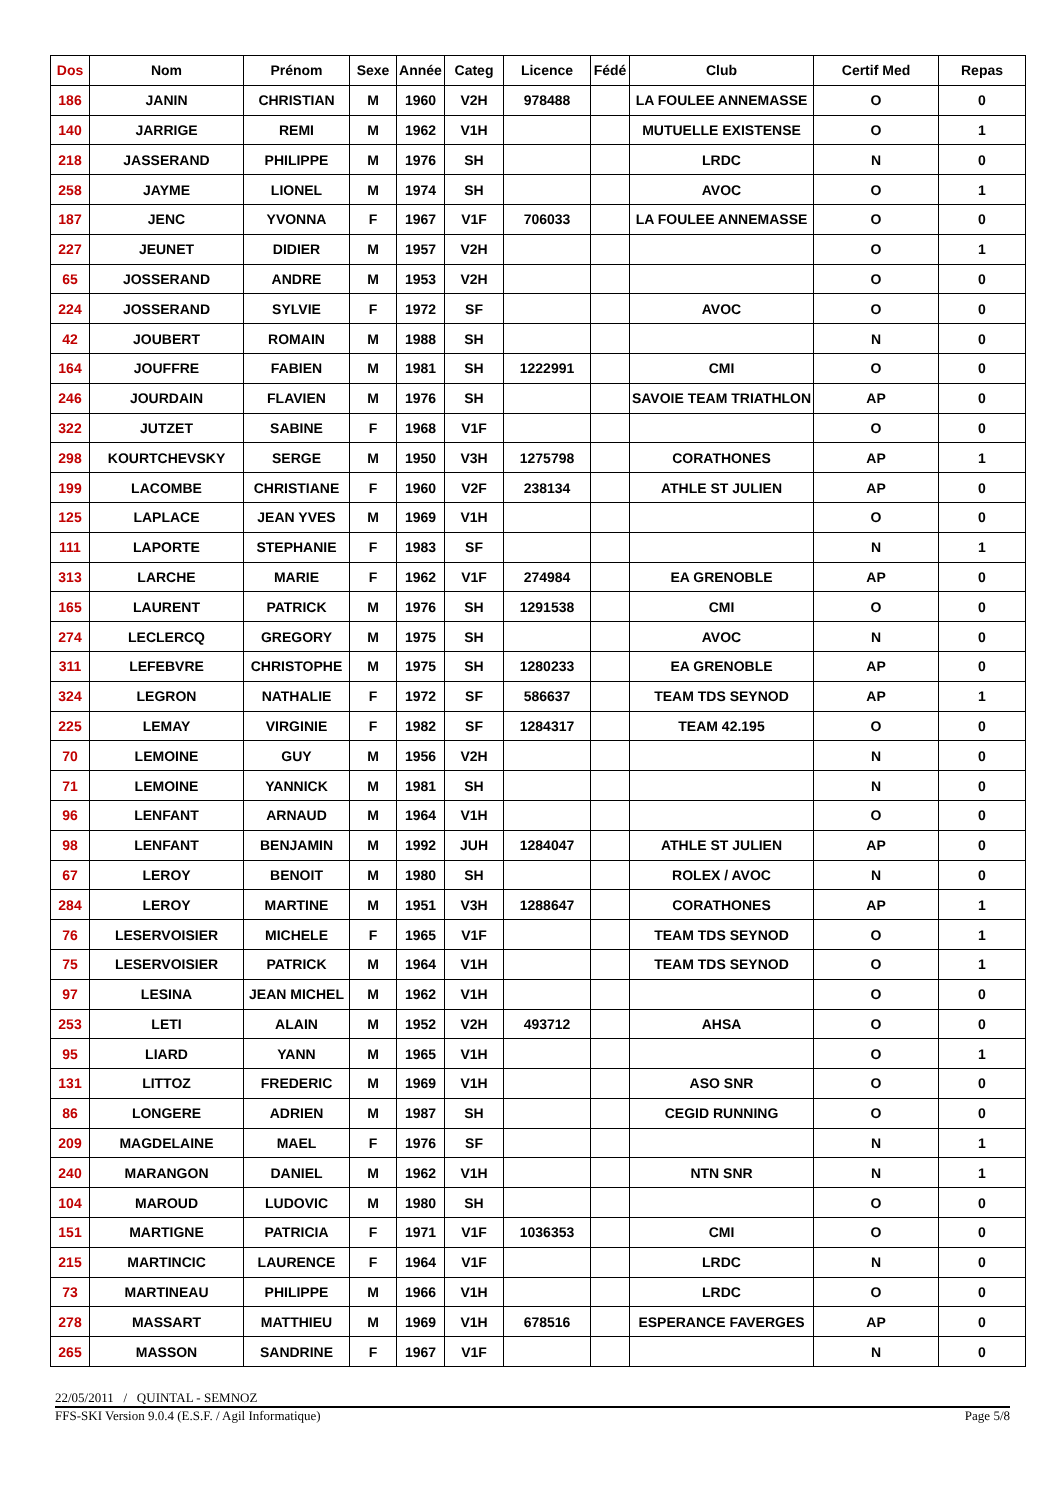| Dos | Nom | Prénom | Sexe | Année | Categ | Licence | Fédé | Club | Certif Med | Repas |
| --- | --- | --- | --- | --- | --- | --- | --- | --- | --- | --- |
| 186 | JANIN | CHRISTIAN | M | 1960 | V2H | 978488 | | LA FOULEE ANNEMASSE | O | 0 |
| 140 | JARRIGE | REMI | M | 1962 | V1H | | | MUTUELLE EXISTENSE | O | 1 |
| 218 | JASSERAND | PHILIPPE | M | 1976 | SH | | | LRDC | N | 0 |
| 258 | JAYME | LIONEL | M | 1974 | SH | | | AVOC | O | 1 |
| 187 | JENC | YVONNA | F | 1967 | V1F | 706033 | | LA FOULEE ANNEMASSE | O | 0 |
| 227 | JEUNET | DIDIER | M | 1957 | V2H | | | | O | 1 |
| 65 | JOSSERAND | ANDRE | M | 1953 | V2H | | | | O | 0 |
| 224 | JOSSERAND | SYLVIE | F | 1972 | SF | | | AVOC | O | 0 |
| 42 | JOUBERT | ROMAIN | M | 1988 | SH | | | | N | 0 |
| 164 | JOUFFRE | FABIEN | M | 1981 | SH | 1222991 | | CMI | O | 0 |
| 246 | JOURDAIN | FLAVIEN | M | 1976 | SH | | | SAVOIE TEAM TRIATHLON | AP | 0 |
| 322 | JUTZET | SABINE | F | 1968 | V1F | | | | O | 0 |
| 298 | KOURTCHEVSKY | SERGE | M | 1950 | V3H | 1275798 | | CORATHONES | AP | 1 |
| 199 | LACOMBE | CHRISTIANE | F | 1960 | V2F | 238134 | | ATHLE ST JULIEN | AP | 0 |
| 125 | LAPLACE | JEAN YVES | M | 1969 | V1H | | | | O | 0 |
| 111 | LAPORTE | STEPHANIE | F | 1983 | SF | | | | N | 1 |
| 313 | LARCHE | MARIE | F | 1962 | V1F | 274984 | | EA GRENOBLE | AP | 0 |
| 165 | LAURENT | PATRICK | M | 1976 | SH | 1291538 | | CMI | O | 0 |
| 274 | LECLERCQ | GREGORY | M | 1975 | SH | | | AVOC | N | 0 |
| 311 | LEFEBVRE | CHRISTOPHE | M | 1975 | SH | 1280233 | | EA GRENOBLE | AP | 0 |
| 324 | LEGRON | NATHALIE | F | 1972 | SF | 586637 | | TEAM TDS SEYNOD | AP | 1 |
| 225 | LEMAY | VIRGINIE | F | 1982 | SF | 1284317 | | TEAM 42.195 | O | 0 |
| 70 | LEMOINE | GUY | M | 1956 | V2H | | | | N | 0 |
| 71 | LEMOINE | YANNICK | M | 1981 | SH | | | | N | 0 |
| 96 | LENFANT | ARNAUD | M | 1964 | V1H | | | | O | 0 |
| 98 | LENFANT | BENJAMIN | M | 1992 | JUH | 1284047 | | ATHLE ST JULIEN | AP | 0 |
| 67 | LEROY | BENOIT | M | 1980 | SH | | | ROLEX / AVOC | N | 0 |
| 284 | LEROY | MARTINE | M | 1951 | V3H | 1288647 | | CORATHONES | AP | 1 |
| 76 | LESERVOISIER | MICHELE | F | 1965 | V1F | | | TEAM TDS SEYNOD | O | 1 |
| 75 | LESERVOISIER | PATRICK | M | 1964 | V1H | | | TEAM TDS SEYNOD | O | 1 |
| 97 | LESINA | JEAN MICHEL | M | 1962 | V1H | | | | O | 0 |
| 253 | LETI | ALAIN | M | 1952 | V2H | 493712 | | AHSA | O | 0 |
| 95 | LIARD | YANN | M | 1965 | V1H | | | | O | 1 |
| 131 | LITTOZ | FREDERIC | M | 1969 | V1H | | | ASO SNR | O | 0 |
| 86 | LONGERE | ADRIEN | M | 1987 | SH | | | CEGID RUNNING | O | 0 |
| 209 | MAGDELAINE | MAEL | F | 1976 | SF | | | | N | 1 |
| 240 | MARANGON | DANIEL | M | 1962 | V1H | | | NTN SNR | N | 1 |
| 104 | MAROUD | LUDOVIC | M | 1980 | SH | | | | O | 0 |
| 151 | MARTIGNE | PATRICIA | F | 1971 | V1F | 1036353 | | CMI | O | 0 |
| 215 | MARTINCIC | LAURENCE | F | 1964 | V1F | | | LRDC | N | 0 |
| 73 | MARTINEAU | PHILIPPE | M | 1966 | V1H | | | LRDC | O | 0 |
| 278 | MASSART | MATTHIEU | M | 1969 | V1H | 678516 | | ESPERANCE FAVERGES | AP | 0 |
| 265 | MASSON | SANDRINE | F | 1967 | V1F | | | | N | 0 |
22/05/2011 / QUINTAL - SEMNOZ
FFS-SKI Version 9.0.4 (E.S.F. / Agil Informatique) Page 5/8